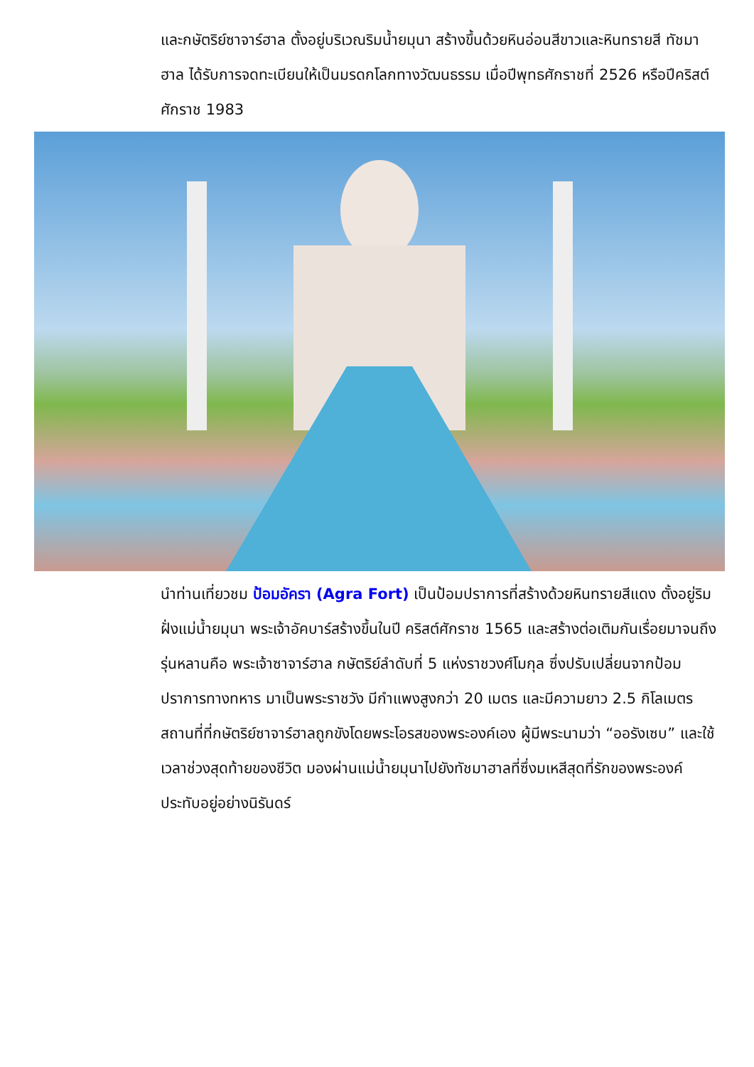และกษัตริย์ซาจาร์ฮาล ตั้งอยู่บริเวณริมน้ำยมุนา สร้างขึ้นด้วยหินอ่อนสีขาวและหินทรายสี ทัชมาฮาล ได้รับการจดทะเบียนให้เป็นมรดกโลกทางวัฒนธรรม เมื่อปีพุทธศักราชที่ 2526 หรือปีคริสต์ศักราช 1983
นำท่านเที่ยวชม ป้อมอัครา (Agra Fort) เป็นป้อมปราการที่สร้างด้วยหินทรายสีแดง ตั้งอยู่ริมฝั่งแม่น้ำยมุนา พระเจ้าอัคบาร์สร้างขึ้นในปี คริสต์ศักราช 1565 และสร้างต่อเติมกันเรื่อยมาจนถึงรุ่นหลานคือ พระเจ้าซาจาร์ฮาล กษัตริย์ลำดับที่ 5 แห่งราชวงศ์โมกุล ซึ่งปรับเปลี่ยนจากป้อมปราการทางทหาร มาเป็นพระราชวัง มีกำแพงสูงกว่า 20 เมตร และมีความยาว 2.5 กิโลเมตร สถานที่ที่กษัตริย์ซาจาร์ฮาลถูกขังโดยพระโอรสของพระองค์เอง ผู้มีพระนามว่า “ออรังเซบ” และใช้เวลาช่วงสุดท้ายของชีวิต มองผ่านแม่น้ำยมุนาไปยังทัชมาฮาลที่ซึ่งมเหสีสุดที่รักของพระองค์ประทับอยู่อย่างนิรันดร์